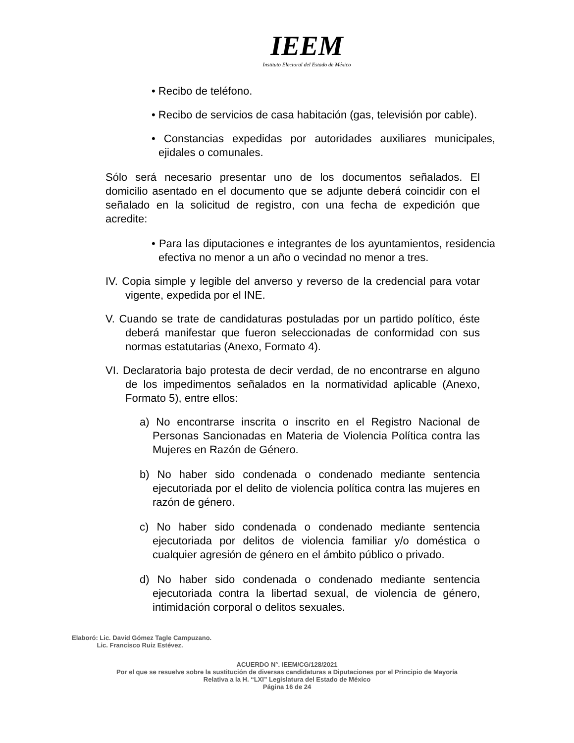IEEM
Instituto Electoral del Estado de México
• Recibo de teléfono.
• Recibo de servicios de casa habitación (gas, televisión por cable).
• Constancias expedidas por autoridades auxiliares municipales, ejidales o comunales.
Sólo será necesario presentar uno de los documentos señalados. El domicilio asentado en el documento que se adjunte deberá coincidir con el señalado en la solicitud de registro, con una fecha de expedición que acredite:
• Para las diputaciones e integrantes de los ayuntamientos, residencia efectiva no menor a un año o vecindad no menor a tres.
IV. Copia simple y legible del anverso y reverso de la credencial para votar vigente, expedida por el INE.
V. Cuando se trate de candidaturas postuladas por un partido político, éste deberá manifestar que fueron seleccionadas de conformidad con sus normas estatutarias (Anexo, Formato 4).
VI. Declaratoria bajo protesta de decir verdad, de no encontrarse en alguno de los impedimentos señalados en la normatividad aplicable (Anexo, Formato 5), entre ellos:
a) No encontrarse inscrita o inscrito en el Registro Nacional de Personas Sancionadas en Materia de Violencia Política contra las Mujeres en Razón de Género.
b) No haber sido condenada o condenado mediante sentencia ejecutoriada por el delito de violencia política contra las mujeres en razón de género.
c) No haber sido condenada o condenado mediante sentencia ejecutoriada por delitos de violencia familiar y/o doméstica o cualquier agresión de género en el ámbito público o privado.
d) No haber sido condenada o condenado mediante sentencia ejecutoriada contra la libertad sexual, de violencia de género, intimidación corporal o delitos sexuales.
Elaboró: Lic. David Gómez Tagle Campuzano.
Lic. Francisco Ruiz Estévez.
ACUERDO N°. IEEM/CG/128/2021
Por el que se resuelve sobre la sustitución de diversas candidaturas a Diputaciones por el Principio de Mayoría
Relativa a la H. “LXI” Legislatura del Estado de México
Página 16 de 24